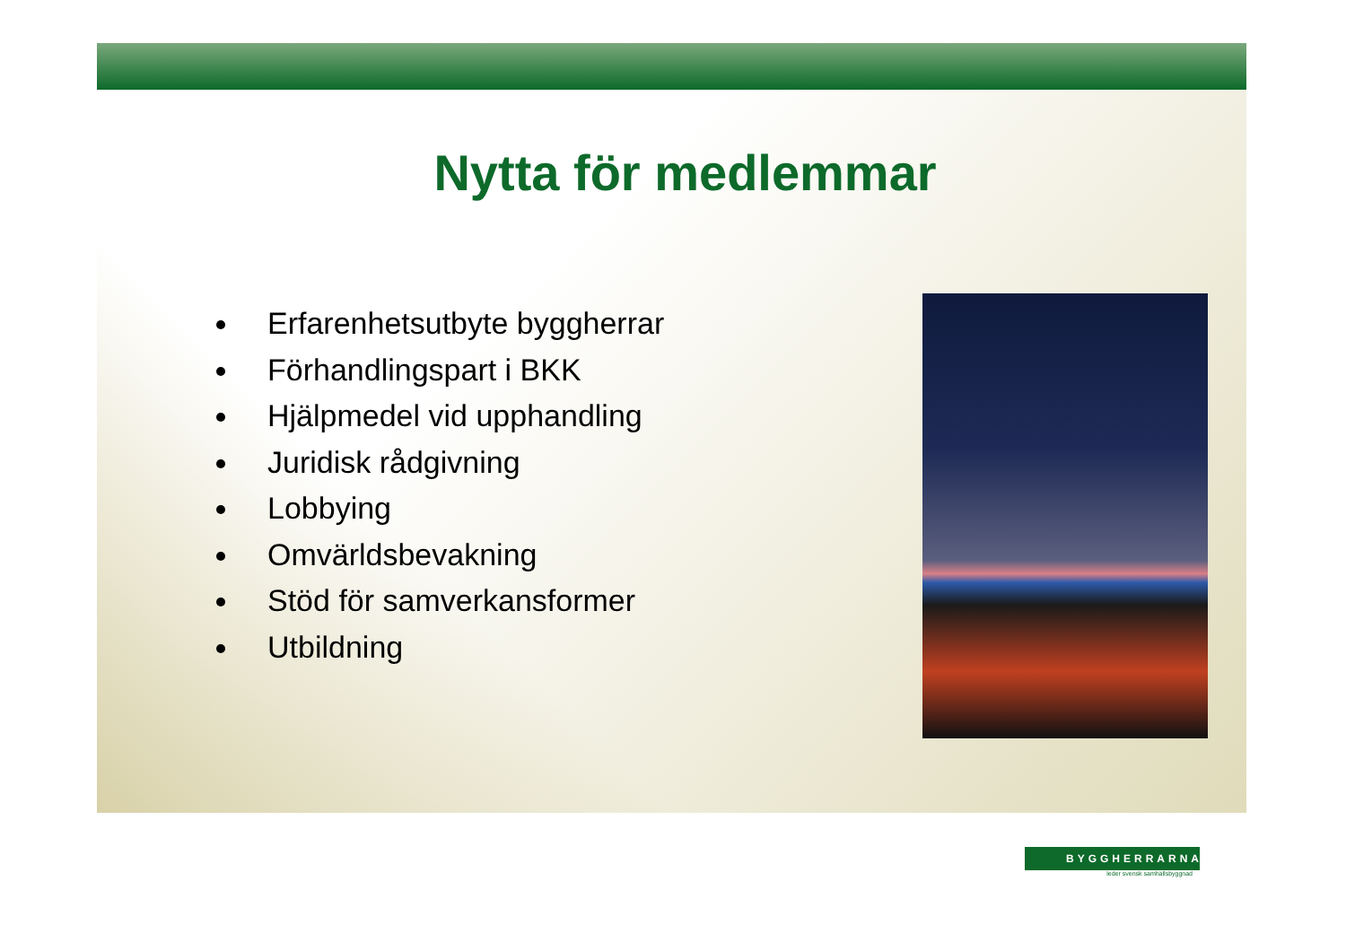Nytta för medlemmar
Erfarenhetsutbyte byggherrar
Förhandlingspart i BKK
Hjälpmedel vid upphandling
Juridisk rådgivning
Lobbying
Omvärldsbevakning
Stöd för samverkansformer
Utbildning
BYGGHERRARNA
leder svensk samhällsbyggnad